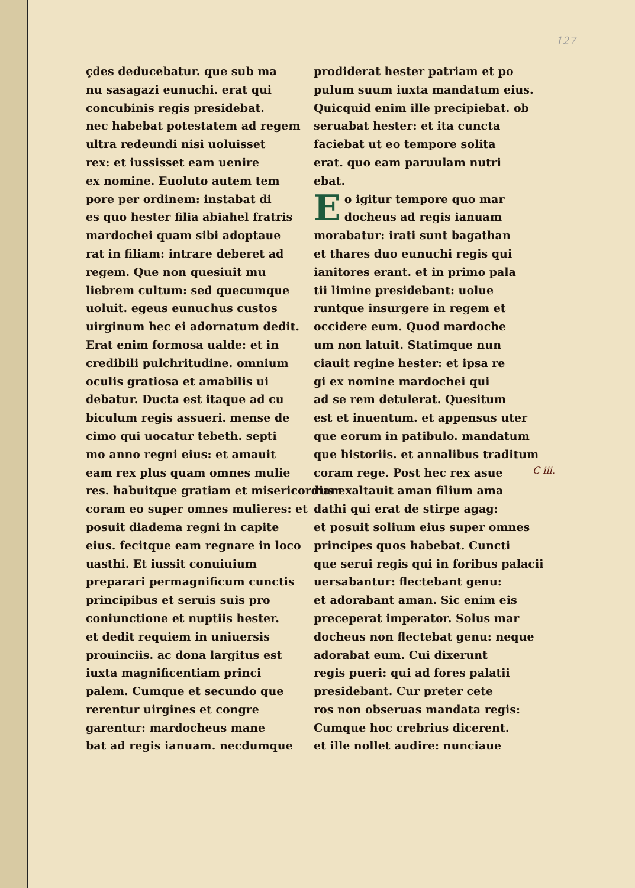127
çdes deducebatur. que sub ma
nu sasagazi eunuchi. erat qui
concubinis regis presidebat.
nec habebat potestatem ad regem
ultra redeundi nisi uoluisset
rex: et iussisset eam uenire
ex nomine. Euoluto autem tem
pore per ordinem: instabat di
es quo hester filia abiahel fratris
mardochei quam sibi adoptaue
rat in filiam: intrare deberet ad
regem. Que non quesiuit mu
liebrem cultum: sed quecumque
uoluit. egeus eunuchus custos
uirginum hec ei adornatum dedit.
Erat enim formosa ualde: et in
credibili pulchritudine. omnium
oculis gratiosa et amabilis ui
debatur. Ducta est itaque ad cu
biculum regis assueri. mense de
cimo qui uocatur tebeth. septi
mo anno regni eius: et amauit
eam rex plus quam omnes mulie
res. habuitque gratiam et misericordiam
coram eo super omnes mulieres: et
posuit diadema regni in capite
eius. fecitque eam regnare in loco
uasthi. Et iussit conuiuium
preparari permagnificum cunctis
principibus et seruis suis pro
coniunctione et nuptiis hester.
et dedit requiem in uniuersis
prouinciis. ac dona largitus est
iuxta magnificentiam princi
palem. Cumque et secundo que
rerentur uirgines et congre
garentur: mardocheus mane
bat ad regis ianuam. necdumque
prodiderat hester patriam et po
pulum suum iuxta mandatum eius.
Quicquid enim ille precipiebat. ob
seruabat hester: et ita cuncta
faciebat ut eo tempore solita
erat. quo eam paruulam nutri
ebat.
Eo igitur tempore quo mar
docheus ad regis ianuam
morabatur: irati sunt bagathan
et thares duo eunuchi regis qui
ianitores erant. et in primo pala
tii limine presidebant: uolue
runtque insurgere in regem et
occidere eum. Quod mardoche
um non latuit. Statimque nun
ciauit regine hester: et ipsa re
gi ex nomine mardochei qui
ad se rem detulerat. Quesitum
est et inuentum. et appensus uter
que eorum in patibulo. mandatum
que historiis. et annalibus traditum
coram rege. Post hec rex asue
rus exaltauit aman filium ama
dathi qui erat de stirpe agag:
et posuit solium eius super omnes
principes quos habebat. Cuncti
que serui regis qui in foribus palacii
uersabantur: flectebant genu:
et adorabant aman. Sic enim eis
preceperat imperator. Solus mar
docheus non flectebat genu: neque
adorabat eum. Cui dixerunt
regis pueri: qui ad fores palatii
presidebant. Cur preter cete
ros non obseruas mandata regis:
Cumque hoc crebrius dicerent.
et ille nollet audire: nunciaue
C iii.